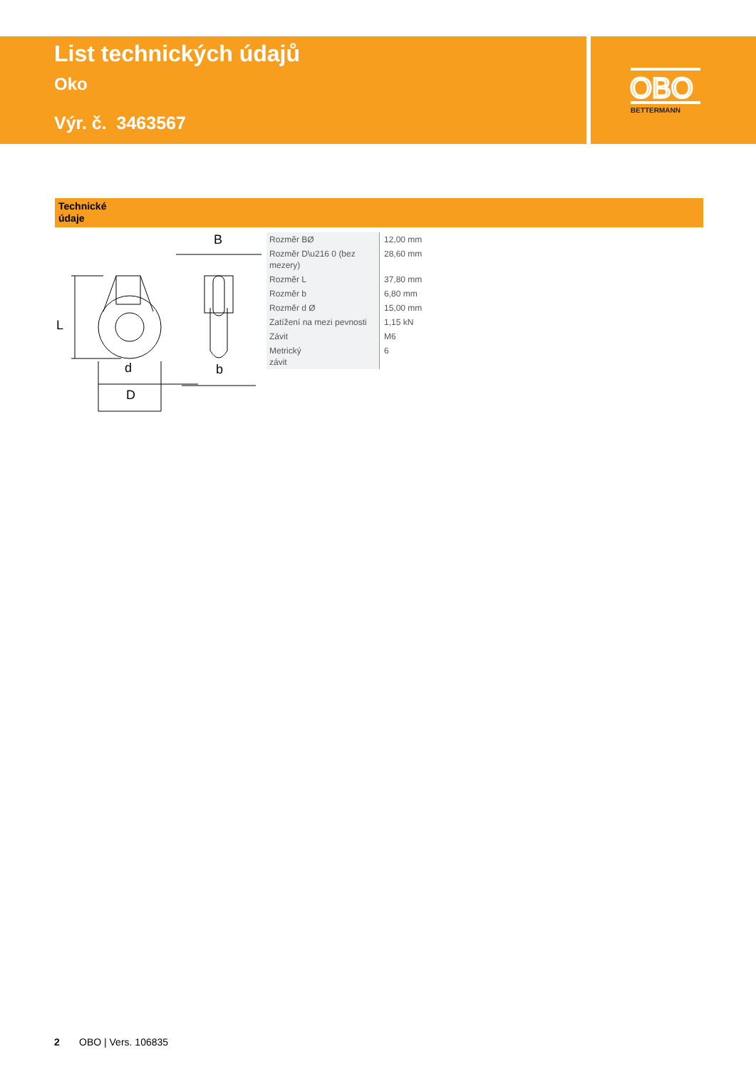List technických údajů
Oko
Výr. č. 3463567
OBO
BETTERMANN
Technické
údaje
B
d
D
b
L
| Rozměr BØ | 12,00 mm |
| Rozměr D\u216 0 (bez mezery) | 28,60 mm |
| Rozměr L | 37,80 mm |
| Rozměr b | 6,80 mm |
| Rozměr d Ø | 15,00 mm |
| Zatížení na mezi pevnosti | 1,15 kN |
| Závit | M6 |
| Metrický závit | 6 |
2 OBO | Vers. 106835